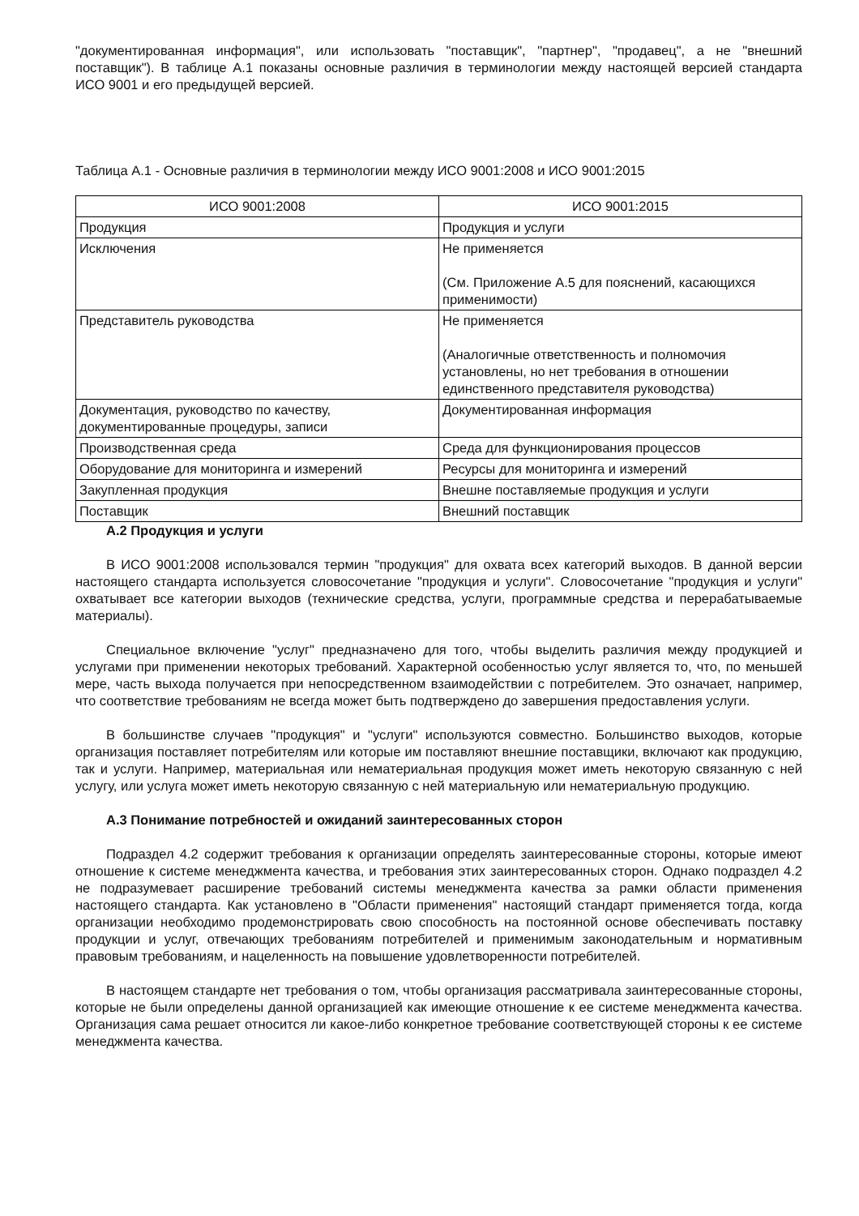"документированная информация", или использовать "поставщик", "партнер", "продавец", а не "внешний поставщик"). В таблице А.1 показаны основные различия в терминологии между настоящей версией стандарта ИСО 9001 и его предыдущей версией.
Таблица А.1 - Основные различия в терминологии между ИСО 9001:2008 и ИСО 9001:2015
| ИСО 9001:2008 | ИСО 9001:2015 |
| --- | --- |
| Продукция | Продукция и услуги |
| Исключения | Не применяется (См. Приложение А.5 для пояснений, касающихся применимости) |
| Представитель руководства | Не применяется (Аналогичные ответственность и полномочия установлены, но нет требования в отношении единственного представителя руководства) |
| Документация, руководство по качеству, документированные процедуры, записи | Документированная информация |
| Производственная среда | Среда для функционирования процессов |
| Оборудование для мониторинга и измерений | Ресурсы для мониторинга и измерений |
| Закупленная продукция | Внешне поставляемые продукция и услуги |
| Поставщик | Внешний поставщик |
А.2 Продукция и услуги
В ИСО 9001:2008 использовался термин "продукция" для охвата всех категорий выходов. В данной версии настоящего стандарта используется словосочетание "продукция и услуги". Словосочетание "продукция и услуги" охватывает все категории выходов (технические средства, услуги, программные средства и перерабатываемые материалы).
Специальное включение "услуг" предназначено для того, чтобы выделить различия между продукцией и услугами при применении некоторых требований. Характерной особенностью услуг является то, что, по меньшей мере, часть выхода получается при непосредственном взаимодействии с потребителем. Это означает, например, что соответствие требованиям не всегда может быть подтверждено до завершения предоставления услуги.
В большинстве случаев "продукция" и "услуги" используются совместно. Большинство выходов, которые организация поставляет потребителям или которые им поставляют внешние поставщики, включают как продукцию, так и услуги. Например, материальная или нематериальная продукция может иметь некоторую связанную с ней услугу, или услуга может иметь некоторую связанную с ней материальную или нематериальную продукцию.
А.3 Понимание потребностей и ожиданий заинтересованных сторон
Подраздел 4.2 содержит требования к организации определять заинтересованные стороны, которые имеют отношение к системе менеджмента качества, и требования этих заинтересованных сторон. Однако подраздел 4.2 не подразумевает расширение требований системы менеджмента качества за рамки области применения настоящего стандарта. Как установлено в "Области применения" настоящий стандарт применяется тогда, когда организации необходимо продемонстрировать свою способность на постоянной основе обеспечивать поставку продукции и услуг, отвечающих требованиям потребителей и применимым законодательным и нормативным правовым требованиям, и нацеленность на повышение удовлетворенности потребителей.
В настоящем стандарте нет требования о том, чтобы организация рассматривала заинтересованные стороны, которые не были определены данной организацией как имеющие отношение к ее системе менеджмента качества. Организация сама решает относится ли какое-либо конкретное требование соответствующей стороны к ее системе менеджмента качества.